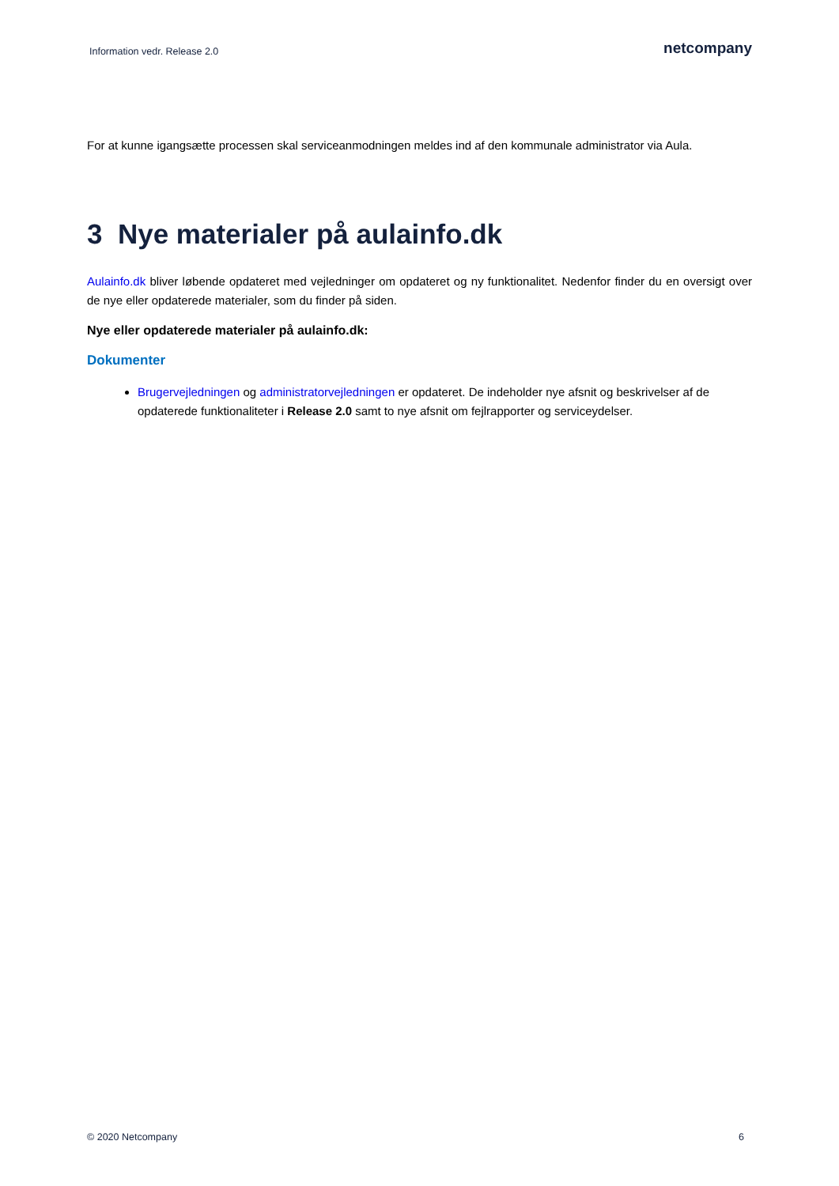Information vedr. Release 2.0 netcompany
For at kunne igangsætte processen skal serviceanmodningen meldes ind af den kommunale administrator via Aula.
3 Nye materialer på aulainfo.dk
Aulainfo.dk bliver løbende opdateret med vejledninger om opdateret og ny funktionalitet. Nedenfor finder du en oversigt over de nye eller opdaterede materialer, som du finder på siden.
Nye eller opdaterede materialer på aulainfo.dk:
Dokumenter
Brugervejledningen og administratorvejledningen er opdateret. De indeholder nye afsnit og beskrivelser af de opdaterede funktionaliteter i Release 2.0 samt to nye afsnit om fejlrapporter og serviceydelser.
© 2020 Netcompany 6